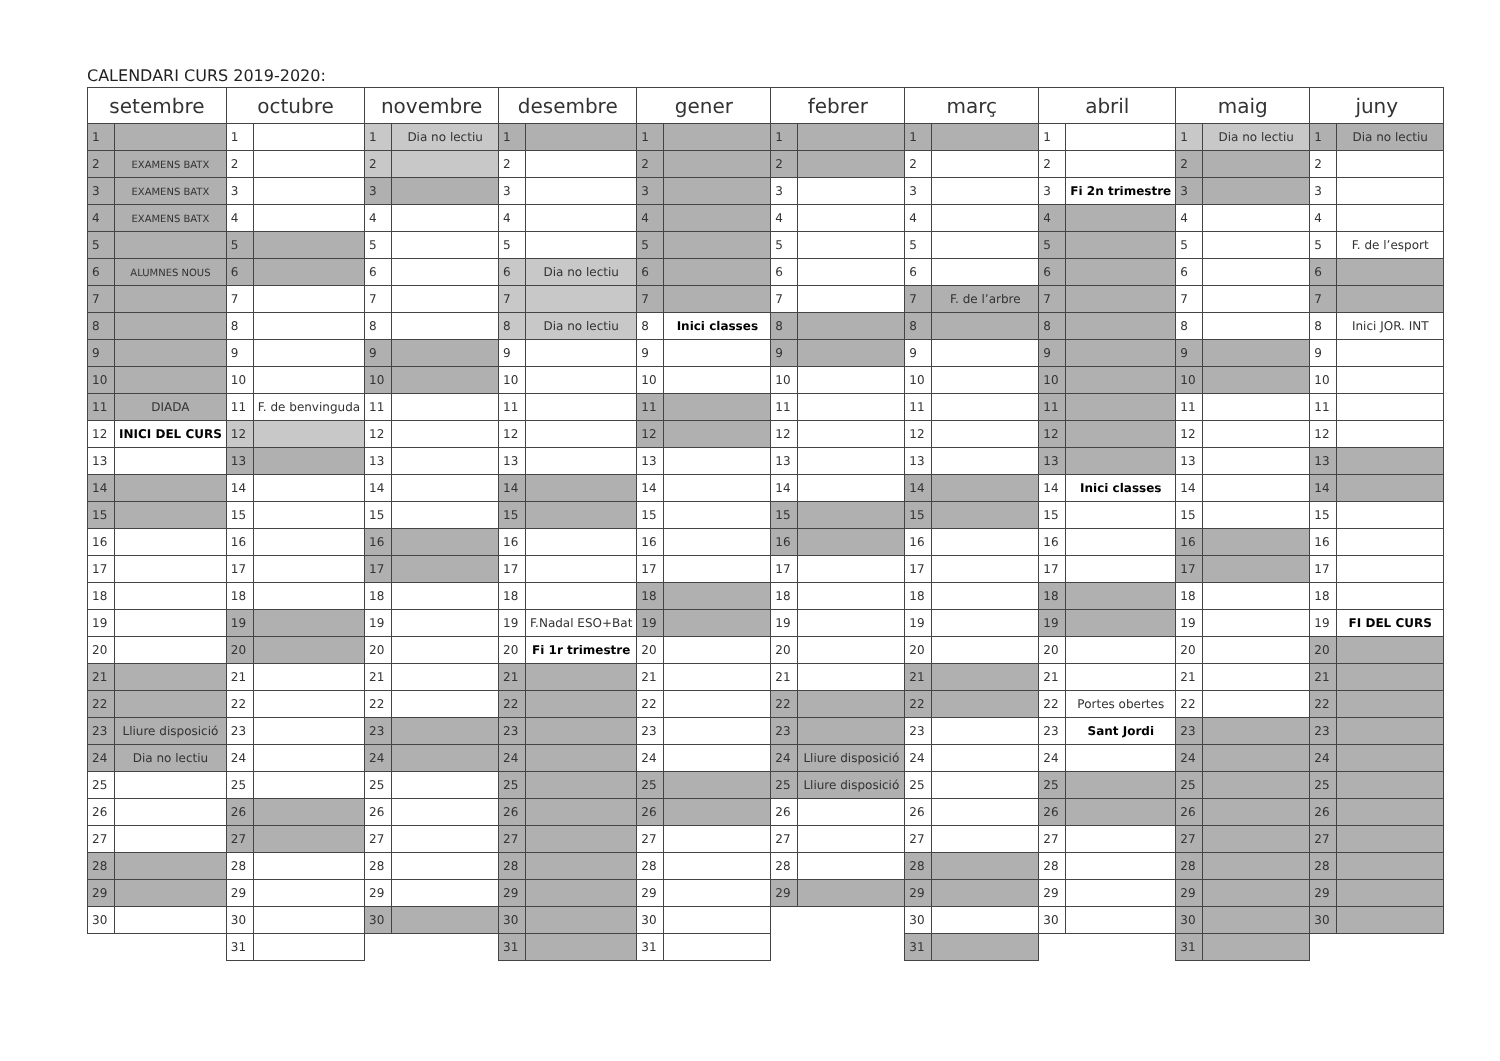CALENDARI CURS 2019-2020:
| setembre | | octubre | | novembre | | desembre | | gener | | febrer | | març | | abril | | maig | | juny | |
| --- | --- | --- | --- | --- | --- | --- | --- | --- | --- | --- | --- | --- | --- | --- | --- | --- | --- | --- | --- |
| 1 | | 1 | | 1 | Dia no lectiu | 1 | | 1 | | 1 | | 1 | | 1 | | 1 | Dia no lectiu | 1 | Dia no lectiu |
| 2 | EXAMENS BATX | 2 | | 2 | | 2 | | 2 | | 2 | | 2 | | 2 | | 2 | | 2 | |
| 3 | EXAMENS BATX | 3 | | 3 | | 3 | | 3 | | 3 | | 3 | | 3 | Fi 2n trimestre | 3 | | 3 | |
| 4 | EXAMENS BATX | 4 | | 4 | | 4 | | 4 | | 4 | | 4 | | 4 | | 4 | | 4 | |
| 5 | | 5 | | 5 | | 5 | | 5 | | 5 | | 5 | | 5 | | 5 | | 5 | F. de l’esport |
| 6 | ALUMNES NOUS | 6 | | 6 | | 6 | Dia no lectiu | 6 | | 6 | | 6 | | 6 | | 6 | | 6 | |
| 7 | | 7 | | 7 | | 7 | | 7 | | 7 | | 7 | F. de l’arbre | 7 | | 7 | | 7 | |
| 8 | | 8 | | 8 | | 8 | Dia no lectiu | 8 | Inici classes | 8 | | 8 | | 8 | | 8 | | 8 | Inici JOR. INT |
| 9 | | 9 | | 9 | | 9 | | 9 | | 9 | | 9 | | 9 | | 9 | | 9 | |
| 10 | | 10 | | 10 | | 10 | | 10 | | 10 | | 10 | | 10 | | 10 | | 10 | |
| 11 | DIADA | 11 | F. de benvinguda | 11 | | 11 | | 11 | | 11 | | 11 | | 11 | | 11 | | 11 | |
| 12 | INICI DEL CURS | 12 | | 12 | | 12 | | 12 | | 12 | | 12 | | 12 | | 12 | | 12 | |
| 13 | | 13 | | 13 | | 13 | | 13 | | 13 | | 13 | | 13 | | 13 | | 13 | |
| 14 | | 14 | | 14 | | 14 | | 14 | | 14 | | 14 | | 14 | Inici classes | 14 | | 14 | |
| 15 | | 15 | | 15 | | 15 | | 15 | | 15 | | 15 | | 15 | | 15 | | 15 | |
| 16 | | 16 | | 16 | | 16 | | 16 | | 16 | | 16 | | 16 | | 16 | | 16 | |
| 17 | | 17 | | 17 | | 17 | | 17 | | 17 | | 17 | | 17 | | 17 | | 17 | |
| 18 | | 18 | | 18 | | 18 | | 18 | | 18 | | 18 | | 18 | | 18 | | 18 | |
| 19 | | 19 | | 19 | | 19 | F.Nadal ESO+Bat | 19 | | 19 | | 19 | | 19 | | 19 | | 19 | FI DEL CURS |
| 20 | | 20 | | 20 | | 20 | Fi 1r trimestre | 20 | | 20 | | 20 | | 20 | | 20 | | 20 | |
| 21 | | 21 | | 21 | | 21 | | 21 | | 21 | | 21 | | 21 | | 21 | | 21 | |
| 22 | | 22 | | 22 | | 22 | | 22 | | 22 | | 22 | | 22 | Portes obertes | 22 | | 22 | |
| 23 | Lliure disposició | 23 | | 23 | | 23 | | 23 | | 23 | | 23 | | 23 | Sant Jordi | 23 | | 23 | |
| 24 | Dia no lectiu | 24 | | 24 | | 24 | | 24 | | 24 | Lliure disposició | 24 | | 24 | | 24 | | 24 | |
| 25 | | 25 | | 25 | | 25 | | 25 | | 25 | Lliure disposició | 25 | | 25 | | 25 | | 25 | |
| 26 | | 26 | | 26 | | 26 | | 26 | | 26 | | 26 | | 26 | | 26 | | 26 | |
| 27 | | 27 | | 27 | | 27 | | 27 | | 27 | | 27 | | 27 | | 27 | | 27 | |
| 28 | | 28 | | 28 | | 28 | | 28 | | 28 | | 28 | | 28 | | 28 | | 28 | |
| 29 | | 29 | | 29 | | 29 | | 29 | | 29 | | 29 | | 29 | | 29 | | 29 | |
| 30 | | 30 | | 30 | | 30 | | 30 | | | | 30 | | 30 | | 30 | | 30 | |
| | | 31 | | | | 31 | | 31 | | | | 31 | | | | 31 | | | |